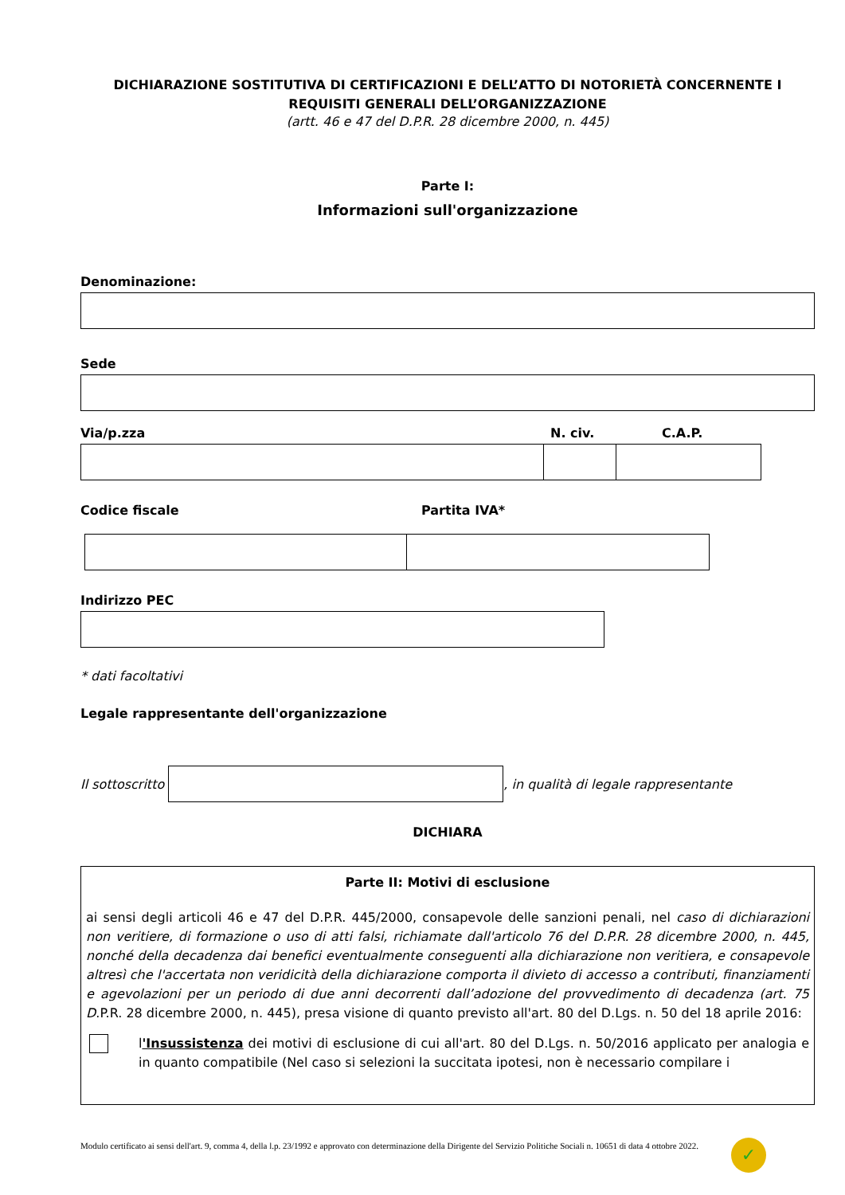DICHIARAZIONE SOSTITUTIVA DI CERTIFICAZIONI E DELL’ATTO DI NOTORIETÀ CONCERNENTE I REQUISITI GENERALI DELL’ORGANIZZAZIONE
(artt. 46 e 47 del D.P.R. 28 dicembre 2000, n. 445)
Parte I:
Informazioni sull'organizzazione
Denominazione:
Sede
Via/p.zza N. civ. C.A.P.
Codice fiscale Partita IVA*
Indirizzo PEC
* dati facoltativi
Legale rappresentante dell'organizzazione
Il sottoscritto
, in qualità di legale rappresentante
DICHIARA
Parte II: Motivi di esclusione
ai sensi degli articoli 46 e 47 del D.P.R. 445/2000, consapevole delle sanzioni penali, nel caso di dichiarazioni non veritiere, di formazione o uso di atti falsi, richiamate dall'articolo 76 del D.P.R. 28 dicembre 2000, n. 445, nonché della decadenza dai benefici eventualmente conseguenti alla dichiarazione non veritiera, e consapevole altresì che l'accertata non veridicità della dichiarazione comporta il divieto di accesso a contributi, finanziamenti e agevolazioni per un periodo di due anni decorrenti dall’adozione del provvedimento di decadenza (art. 75 D.P.R. 28 dicembre 2000, n. 445), presa visione di quanto previsto all'art. 80 del D.Lgs. n. 50 del 18 aprile 2016:
l'Insussistenza dei motivi di esclusione di cui all'art. 80 del D.Lgs. n. 50/2016 applicato per analogia e in quanto compatibile (Nel caso si selezioni la succitata ipotesi, non è necessario compilare i
Modulo certificato ai sensi dell'art. 9, comma 4, della l.p. 23/1992 e approvato con determinazione della Dirigente del Servizio Politiche Sociali n. 10651 di data 4 ottobre 2022.
✓